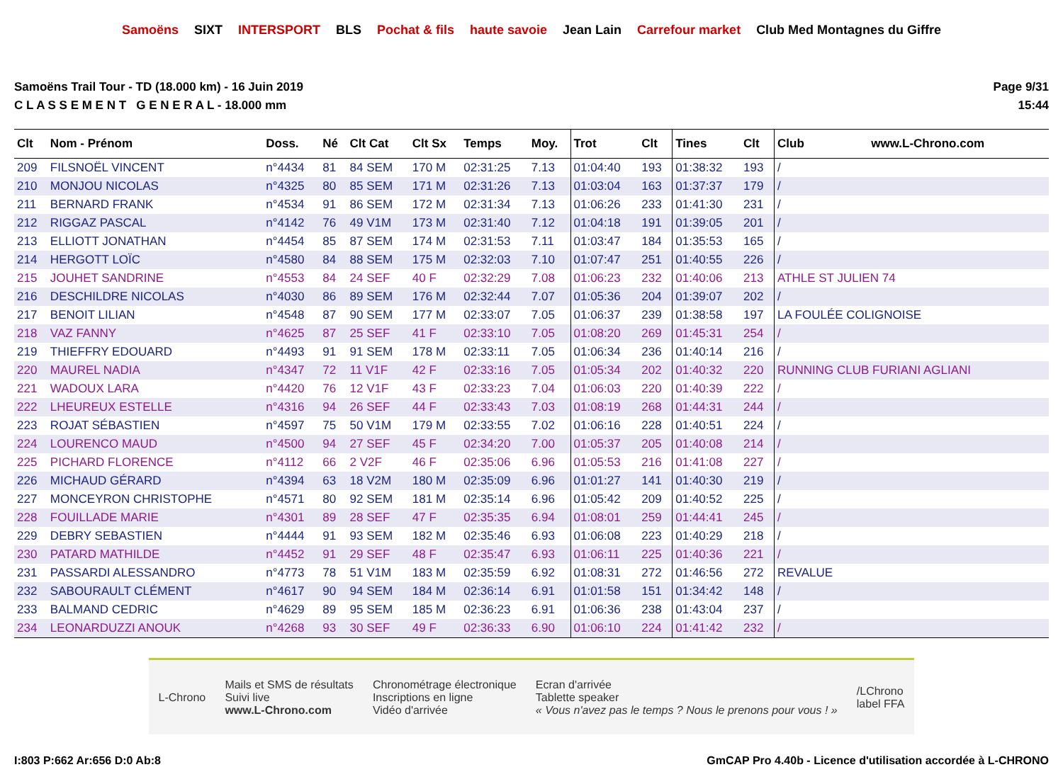Samoëns SIXT INTERSPORT BLS Pochat & fils haute savoie Jean Lain Carrefour market Club Med Montagnes du Giffre
Samoëns Trail Tour - TD (18.000 km) - 16 Juin 2019
C L A S S E M E N T G E N E R A L - 18.000 mm
Page 9/31
15:44
| Clt | Nom - Prénom | Doss. | Né | Clt Cat | Clt Sx | Temps | Moy. | Trot | Clt | Tines | Clt | Club www.L-Chrono.com |
| --- | --- | --- | --- | --- | --- | --- | --- | --- | --- | --- | --- | --- |
| 209 | FILSNOËL VINCENT | n°4434 | 81 | 84 SEM | 170 M | 02:31:25 | 7.13 | 01:04:40 | 193 | 01:38:32 | 193 | / |
| 210 | MONJOU NICOLAS | n°4325 | 80 | 85 SEM | 171 M | 02:31:26 | 7.13 | 01:03:04 | 163 | 01:37:37 | 179 | / |
| 211 | BERNARD FRANK | n°4534 | 91 | 86 SEM | 172 M | 02:31:34 | 7.13 | 01:06:26 | 233 | 01:41:30 | 231 | / |
| 212 | RIGGAZ PASCAL | n°4142 | 76 | 49 V1M | 173 M | 02:31:40 | 7.12 | 01:04:18 | 191 | 01:39:05 | 201 | / |
| 213 | ELLIOTT JONATHAN | n°4454 | 85 | 87 SEM | 174 M | 02:31:53 | 7.11 | 01:03:47 | 184 | 01:35:53 | 165 | / |
| 214 | HERGOTT LOÏC | n°4580 | 84 | 88 SEM | 175 M | 02:32:03 | 7.10 | 01:07:47 | 251 | 01:40:55 | 226 | / |
| 215 | JOUHET SANDRINE | n°4553 | 84 | 24 SEF | 40 F | 02:32:29 | 7.08 | 01:06:23 | 232 | 01:40:06 | 213 | ATHLE ST JULIEN 74 |
| 216 | DESCHILDRE NICOLAS | n°4030 | 86 | 89 SEM | 176 M | 02:32:44 | 7.07 | 01:05:36 | 204 | 01:39:07 | 202 | / |
| 217 | BENOIT LILIAN | n°4548 | 87 | 90 SEM | 177 M | 02:33:07 | 7.05 | 01:06:37 | 239 | 01:38:58 | 197 | LA FOULÉE COLIGNOISE |
| 218 | VAZ FANNY | n°4625 | 87 | 25 SEF | 41 F | 02:33:10 | 7.05 | 01:08:20 | 269 | 01:45:31 | 254 | / |
| 219 | THIEFFRY EDOUARD | n°4493 | 91 | 91 SEM | 178 M | 02:33:11 | 7.05 | 01:06:34 | 236 | 01:40:14 | 216 | / |
| 220 | MAUREL NADIA | n°4347 | 72 | 11 V1F | 42 F | 02:33:16 | 7.05 | 01:05:34 | 202 | 01:40:32 | 220 | RUNNING CLUB FURIANI AGLIANI |
| 221 | WADOUX LARA | n°4420 | 76 | 12 V1F | 43 F | 02:33:23 | 7.04 | 01:06:03 | 220 | 01:40:39 | 222 | / |
| 222 | LHEUREUX ESTELLE | n°4316 | 94 | 26 SEF | 44 F | 02:33:43 | 7.03 | 01:08:19 | 268 | 01:44:31 | 244 | / |
| 223 | ROJAT SÉBASTIEN | n°4597 | 75 | 50 V1M | 179 M | 02:33:55 | 7.02 | 01:06:16 | 228 | 01:40:51 | 224 | / |
| 224 | LOURENCO MAUD | n°4500 | 94 | 27 SEF | 45 F | 02:34:20 | 7.00 | 01:05:37 | 205 | 01:40:08 | 214 | / |
| 225 | PICHARD FLORENCE | n°4112 | 66 | 2 V2F | 46 F | 02:35:06 | 6.96 | 01:05:53 | 216 | 01:41:08 | 227 | / |
| 226 | MICHAUD GÉRARD | n°4394 | 63 | 18 V2M | 180 M | 02:35:09 | 6.96 | 01:01:27 | 141 | 01:40:30 | 219 | / |
| 227 | MONCEYRON CHRISTOPHE | n°4571 | 80 | 92 SEM | 181 M | 02:35:14 | 6.96 | 01:05:42 | 209 | 01:40:52 | 225 | / |
| 228 | FOUILLADE MARIE | n°4301 | 89 | 28 SEF | 47 F | 02:35:35 | 6.94 | 01:08:01 | 259 | 01:44:41 | 245 | / |
| 229 | DEBRY SEBASTIEN | n°4444 | 91 | 93 SEM | 182 M | 02:35:46 | 6.93 | 01:06:08 | 223 | 01:40:29 | 218 | / |
| 230 | PATARD MATHILDE | n°4452 | 91 | 29 SEF | 48 F | 02:35:47 | 6.93 | 01:06:11 | 225 | 01:40:36 | 221 | / |
| 231 | PASSARDI ALESSANDRO | n°4773 | 78 | 51 V1M | 183 M | 02:35:59 | 6.92 | 01:08:31 | 272 | 01:46:56 | 272 | REVALUE |
| 232 | SABOURAULT CLÉMENT | n°4617 | 90 | 94 SEM | 184 M | 02:36:14 | 6.91 | 01:01:58 | 151 | 01:34:42 | 148 | / |
| 233 | BALMAND CEDRIC | n°4629 | 89 | 95 SEM | 185 M | 02:36:23 | 6.91 | 01:06:36 | 238 | 01:43:04 | 237 | / |
| 234 | LEONARDUZZI ANOUK | n°4268 | 93 | 30 SEF | 49 F | 02:36:33 | 6.90 | 01:06:10 | 224 | 01:41:42 | 232 | / |
L-Chrono
Mails et SMS de résultats
Suivi live
www.L-Chrono.com
Chronométrage électronique
Inscriptions en ligne
Vidéo d'arrivée
Ecran d'arrivée
Tablette speaker
« Vous n'avez pas le temps ? Nous le prenons pour vous ! »
/LChrono
label FFA
I:803 P:662 Ar:656 D:0 Ab:8 GmCAP Pro 4.40b - Licence d'utilisation accordée à L-CHRONO